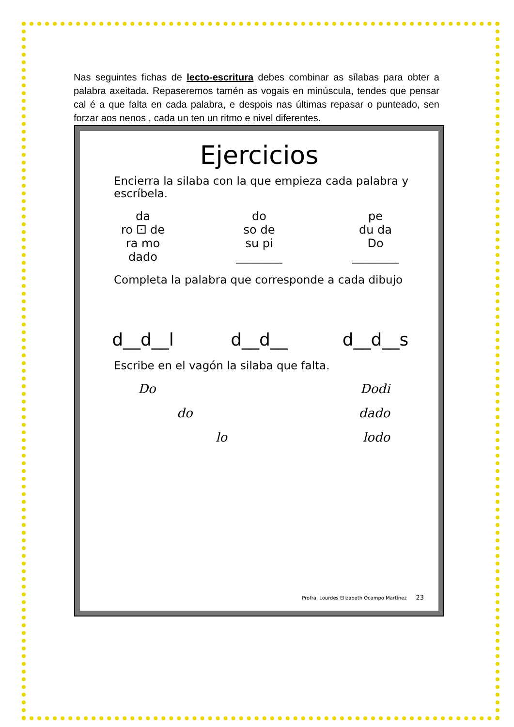Nas seguintes fichas de lecto-escritura debes combinar as sílabas para obter a palabra axeitada. Repaseremos tamén as vogais en minúscula, tendes que pensar cal é a que falta en cada palabra, e despois nas últimas repasar o punteado, sen forzar aos nenos , cada un ten un ritmo e nivel diferentes.
Ejercicios
Encierra la silaba con la que empieza cada palabra y escríbela.
da
ro ⚀ de
ra mo
dado
do
so de
su pi
________
pe
du da
Do
________
Completa la palabra que corresponde a cada dibujo
d__d__l d__d__ d__d__s
Escribe en el vagón la silaba que falta.
Do Dodi
do dado
lo lodo
Profra. Lourdes Elizabeth Ocampo Martínez 23